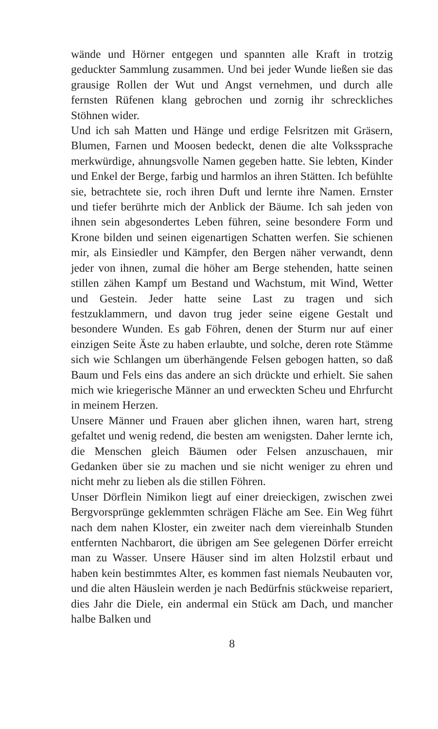wände und Hörner entgegen und spannten alle Kraft in trotzig geduckter Sammlung zusammen. Und bei jeder Wunde ließen sie das grausige Rollen der Wut und Angst vernehmen, und durch alle fernsten Rüfenen klang gebrochen und zornig ihr schreckliches Stöhnen wider.
Und ich sah Matten und Hänge und erdige Felsritzen mit Grä­sern, Blumen, Farnen und Moosen bedeckt, denen die alte Volkssprache merkwürdige, ahnungsvolle Namen gegeben hatte. Sie lebten, Kinder und Enkel der Berge, farbig und harm­los an ihren Stätten. Ich befühlte sie, betrachtete sie, roch ihren Duft und lernte ihre Namen. Ernster und tiefer berührte mich der Anblick der Bäume. Ich sah jeden von ihnen sein abgeson­dertes Leben führen, seine besondere Form und Krone bilden und seinen eigenartigen Schatten werfen. Sie schienen mir, als Einsiedler und Kämpfer, den Bergen näher verwandt, denn jeder von ihnen, zumal die höher am Berge stehenden, hatte seinen stillen zähen Kampf um Bestand und Wachstum, mit Wind, Wetter und Gestein. Jeder hatte seine Last zu tragen und sich festzuklammern, und davon trug jeder seine eigene Gestalt und besondere Wunden. Es gab Föhren, denen der Sturm nur auf einer einzigen Seite Äste zu haben erlaubte, und solche, deren rote Stämme sich wie Schlangen um überhängende Felsen ge­bogen hatten, so daß Baum und Fels eins das andere an sich drückte und erhielt. Sie sahen mich wie kriegerische Männer an und erweckten Scheu und Ehrfurcht in meinem Herzen.
Unsere Männer und Frauen aber glichen ihnen, waren hart, streng gefaltet und wenig redend, die besten am wenigsten. Da­her lernte ich, die Menschen gleich Bäumen oder Felsen anzu­schauen, mir Gedanken über sie zu machen und sie nicht we­niger zu ehren und nicht mehr zu lieben als die stillen Föhren.
Unser Dörflein Nimikon liegt auf einer dreieckigen, zwischen zwei Bergvorsprünge geklemmten schrägen Fläche am See. Ein Weg führt nach dem nahen Kloster, ein zweiter nach dem vier­einhalb Stunden entfernten Nachbarort, die übrigen am See ge­legenen Dörfer erreicht man zu Wasser. Unsere Häuser sind im alten Holzstil erbaut und haben kein bestimmtes Alter, es kom­men fast niemals Neubauten vor, und die alten Häuslein werden je nach Bedürfnis stückweise repariert, dies Jahr die Diele, ein andermal ein Stück am Dach, und mancher halbe Balken und
8